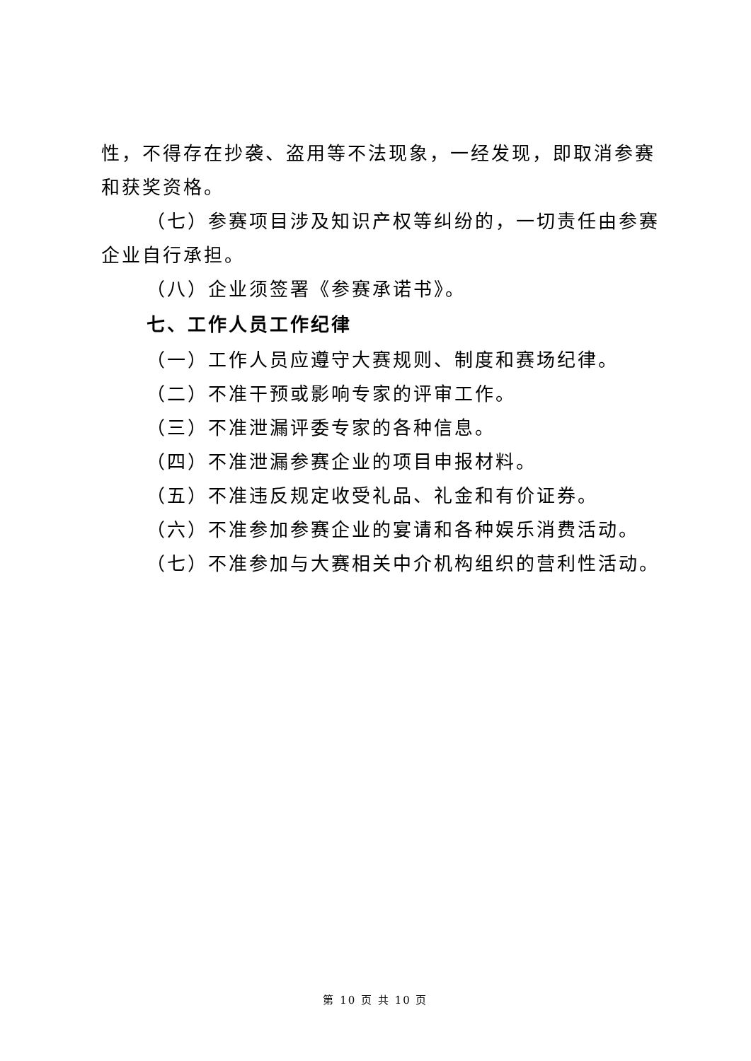性，不得存在抄袭、盗用等不法现象，一经发现，即取消参赛和获奖资格。
（七）参赛项目涉及知识产权等纠纷的，一切责任由参赛企业自行承担。
（八）企业须签署《参赛承诺书》。
七、工作人员工作纪律
（一）工作人员应遵守大赛规则、制度和赛场纪律。
（二）不准干预或影响专家的评审工作。
（三）不准泄漏评委专家的各种信息。
（四）不准泄漏参赛企业的项目申报材料。
（五）不准违反规定收受礼品、礼金和有价证券。
（六）不准参加参赛企业的宴请和各种娱乐消费活动。
（七）不准参加与大赛相关中介机构组织的营利性活动。
第 10 页 共 10 页